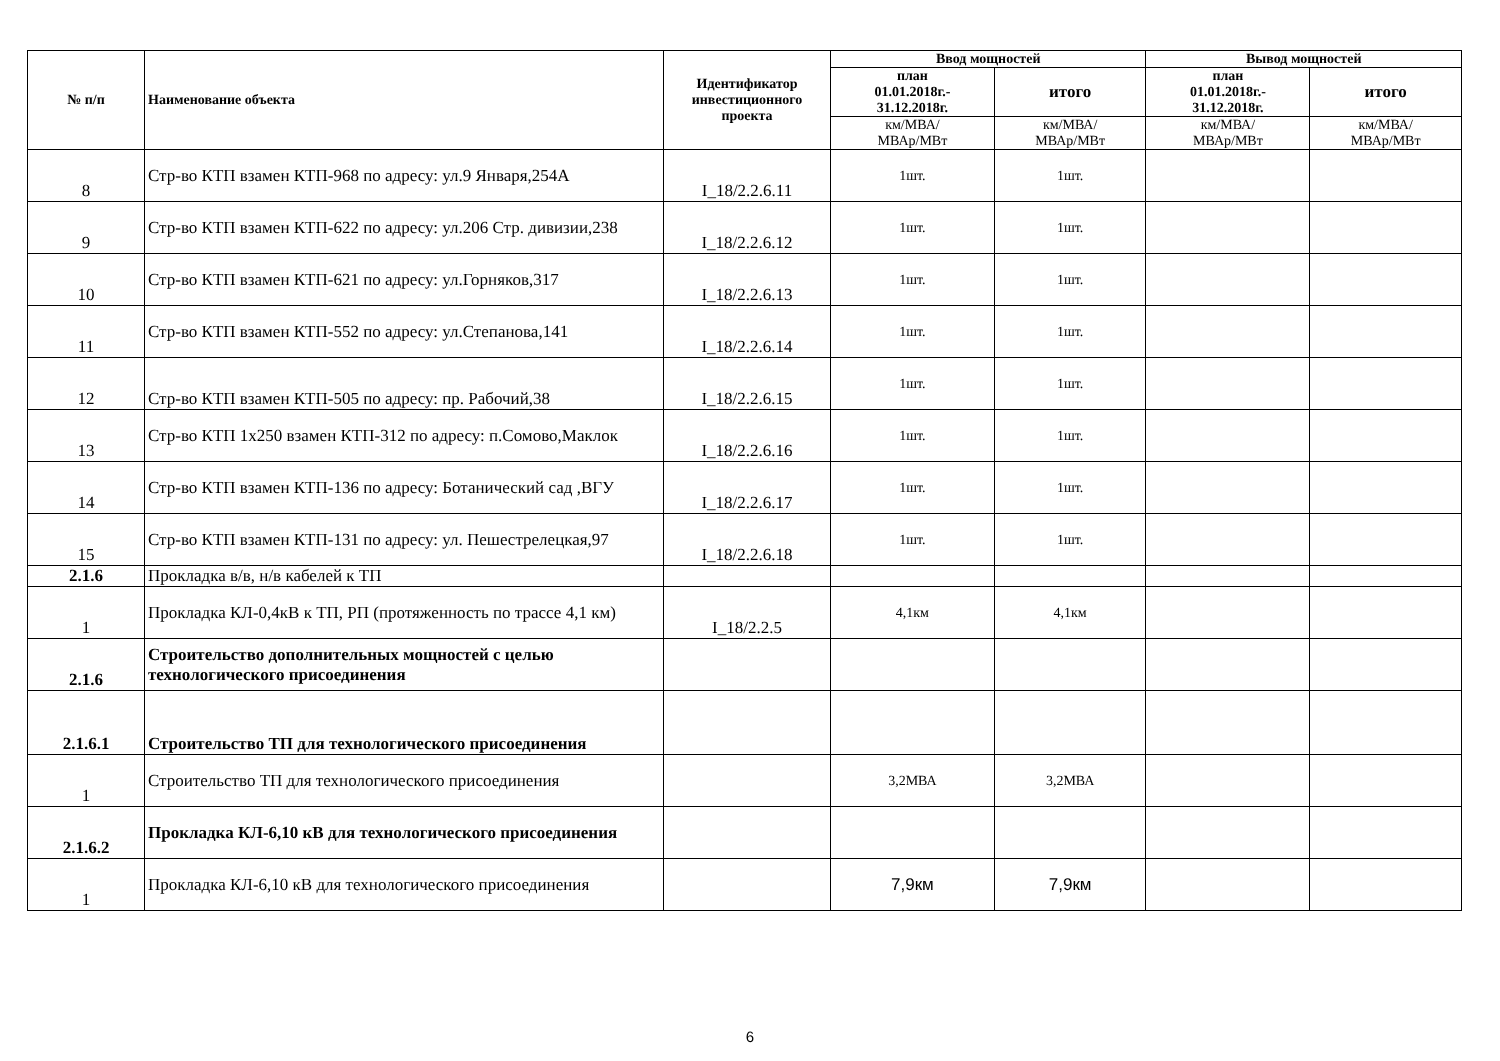| № п/п | Наименование объекта | Идентификатор инвестиционного проекта | Ввод мощностей | | Вывод мощностей | |
| --- | --- | --- | --- | --- | --- | --- |
| | | | план 01.01.2018г.- 31.12.2018г. | итого | план 01.01.2018г.- 31.12.2018г. | итого |
| | | | км/МВА/ МВАр/МВт | км/МВА/ МВАр/МВт | км/МВА/ МВАр/МВт | км/МВА/ МВАр/МВт |
| 8 | Стр-во КТП взамен КТП-968 по адресу: ул.9 Января,254А | I_18/2.2.6.11 | 1шт. | 1шт. | | |
| 9 | Стр-во КТП взамен КТП-622 по адресу: ул.206 Стр. дивизии,238 | I_18/2.2.6.12 | 1шт. | 1шт. | | |
| 10 | Стр-во КТП взамен КТП-621 по адресу: ул.Горняков,317 | I_18/2.2.6.13 | 1шт. | 1шт. | | |
| 11 | Стр-во КТП взамен КТП-552 по адресу: ул.Степанова,141 | I_18/2.2.6.14 | 1шт. | 1шт. | | |
| 12 | Стр-во КТП взамен КТП-505 по адресу: пр. Рабочий,38 | I_18/2.2.6.15 | 1шт. | 1шт. | | |
| 13 | Стр-во КТП 1х250 взамен КТП-312 по адресу: п.Сомово,Маклок | I_18/2.2.6.16 | 1шт. | 1шт. | | |
| 14 | Стр-во КТП взамен КТП-136 по адресу: Ботанический сад ,ВГУ | I_18/2.2.6.17 | 1шт. | 1шт. | | |
| 15 | Стр-во КТП взамен КТП-131 по адресу: ул. Пешестрелецкая,97 | I_18/2.2.6.18 | 1шт. | 1шт. | | |
| 2.1.6 | Прокладка в/в, н/в кабелей к ТП | | | | | |
| 1 | Прокладка КЛ-0,4кВ к ТП, РП (протяженность по трассе 4,1 км) | I_18/2.2.5 | 4,1км | 4,1км | | |
| 2.1.6 | Строительство дополнительных мощностей с целью технологического присоединения | | | | | |
| 2.1.6.1 | Строительство ТП для технологического присоединения | | | | | |
| 1 | Строительство ТП для технологического присоединения | | 3,2МВА | 3,2МВА | | |
| 2.1.6.2 | Прокладка КЛ-6,10 кВ для технологического присоединения | | | | | |
| 1 | Прокладка КЛ-6,10 кВ для технологического присоединения | | 7,9км | 7,9км | | |
6